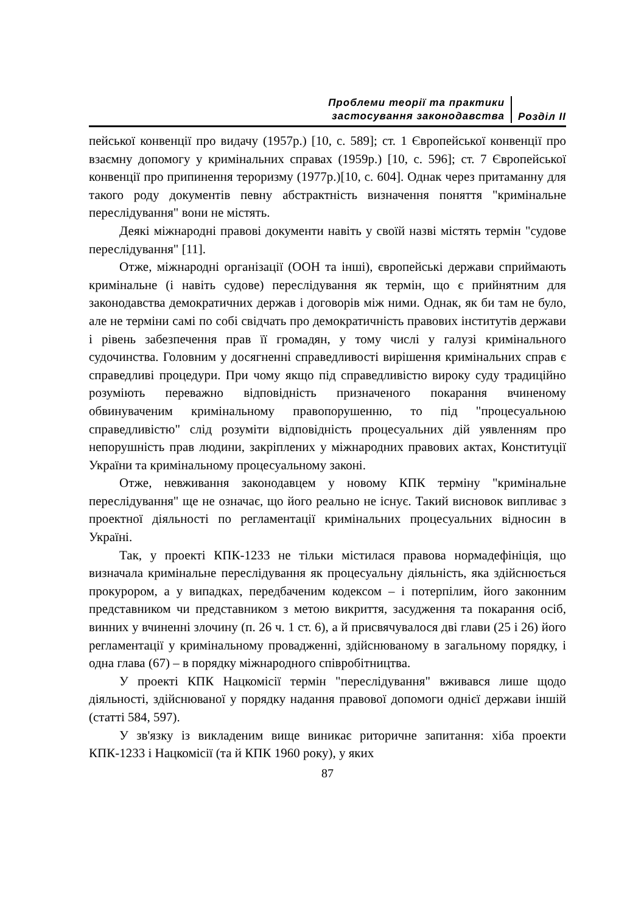Проблеми теорії та практики
застосування законодавства
Розділ ІІ
пейської конвенції про видачу (1957р.) [10, с. 589]; ст. 1 Європейської конвенції про взаємну допомогу у кримінальних справах (1959р.) [10, с. 596]; ст. 7 Європейської конвенції про припинення тероризму (1977р.)[10, с. 604]. Однак через притаманну для такого роду документів певну абстрактність визначення поняття "кримінальне переслідування" вони не містять.
Деякі міжнародні правові документи навіть у своїй назві містять термін "судове переслідування" [11].
Отже, міжнародні організації (ООН та інші), європейські держави сприймають кримінальне (і навіть судове) переслідування як термін, що є прийнятним для законодавства демократичних держав і договорів між ними. Однак, як би там не було, але не терміни самі по собі свідчать про демократичність правових інститутів держави і рівень забезпечення прав її громадян, у тому числі у галузі кримінального судочинства. Головним у досягненні справедливості вирішення кримінальних справ є справедливі процедури. При чому якщо під справедливістю вироку суду традиційно розуміють переважно відповідність призначеного покарання вчиненому обвинуваченим кримінальному правопорушенню, то під "процесуальною справедливістю" слід розуміти відповідність процесуальних дій уявленням про непорушність прав людини, закріплених у міжнародних правових актах, Конституції України та кримінальному процесуальному законі.
Отже, невживання законодавцем у новому КПК терміну "кримінальне переслідування" ще не означає, що його реально не існує. Такий висновок випливає з проектної діяльності по регламентації кримінальних процесуальних відносин в Україні.
Так, у проекті КПК-1233 не тільки містилася правова нормадефініція, що визначала кримінальне переслідування як процесуальну діяльність, яка здійснюється прокурором, а у випадках, передбаченим кодексом – і потерпілим, його законним представником чи представником з метою викриття, засудження та покарання осіб, винних у вчиненні злочину (п. 26 ч. 1 ст. 6), а й присвячувалося дві глави (25 і 26) його регламентації у кримінальному провадженні, здійснюваному в загальному порядку, і одна глава (67) – в порядку міжнародного співробітництва.
У проекті КПК Нацкомісії термін "переслідування" вживався лише щодо діяльності, здійснюваної у порядку надання правової допомоги однієї держави іншій (статті 584, 597).
У зв'язку із викладеним вище виникає риторичне запитання: хіба проекти КПК-1233 і Нацкомісії (та й КПК 1960 року), у яких
87